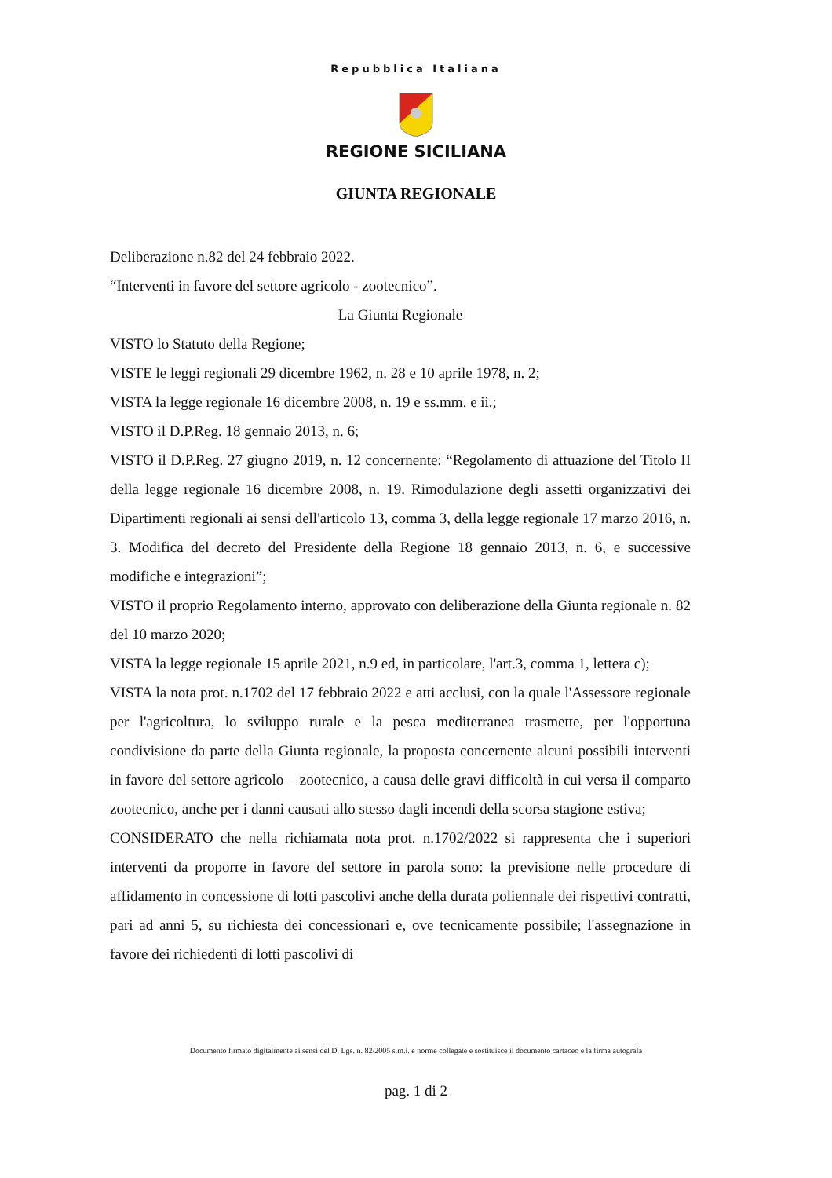Repubblica Italiana
REGIONE SICILIANA
GIUNTA REGIONALE
Deliberazione n.82 del 24 febbraio 2022.
“Interventi in favore del settore agricolo - zootecnico”.
La Giunta Regionale
VISTO lo Statuto della Regione;
VISTE le leggi regionali 29 dicembre 1962, n. 28 e 10 aprile 1978, n. 2;
VISTA la legge regionale 16 dicembre 2008, n. 19 e ss.mm. e ii.;
VISTO il D.P.Reg. 18 gennaio 2013, n. 6;
VISTO il D.P.Reg. 27 giugno 2019, n. 12 concernente: “Regolamento di attuazione del Titolo II della legge regionale 16 dicembre 2008, n. 19. Rimodulazione degli assetti organizzativi dei Dipartimenti regionali ai sensi dell'articolo 13, comma 3, della legge regionale 17 marzo 2016, n. 3. Modifica del decreto del Presidente della Regione 18 gennaio 2013, n. 6, e successive modifiche e integrazioni”;
VISTO il proprio Regolamento interno, approvato con deliberazione della Giunta regionale n. 82 del 10 marzo 2020;
VISTA la legge regionale 15 aprile 2021, n.9 ed, in particolare, l'art.3, comma 1, lettera c);
VISTA la nota prot. n.1702 del 17 febbraio 2022 e atti acclusi, con la quale l'Assessore regionale per l'agricoltura, lo sviluppo rurale e la pesca mediterranea trasmette, per l'opportuna condivisione da parte della Giunta regionale, la proposta concernente alcuni possibili interventi in favore del settore agricolo – zootecnico, a causa delle gravi difficoltà in cui versa il comparto zootecnico, anche per i danni causati allo stesso dagli incendi della scorsa stagione estiva;
CONSIDERATO che nella richiamata nota prot. n.1702/2022 si rappresenta che i superiori interventi da proporre in favore del settore in parola sono: la previsione nelle procedure di affidamento in concessione di lotti pascolivi anche della durata poliennale dei rispettivi contratti, pari ad anni 5, su richiesta dei concessionari e, ove tecnicamente possibile; l'assegnazione in favore dei richiedenti di lotti pascolivi di
Documento firmato digitalmente ai sensi del D. Lgs. n. 82/2005 s.m.i. e norme collegate e sostituisce il documento cartaceo e la firma autografa
pag. 1 di 2